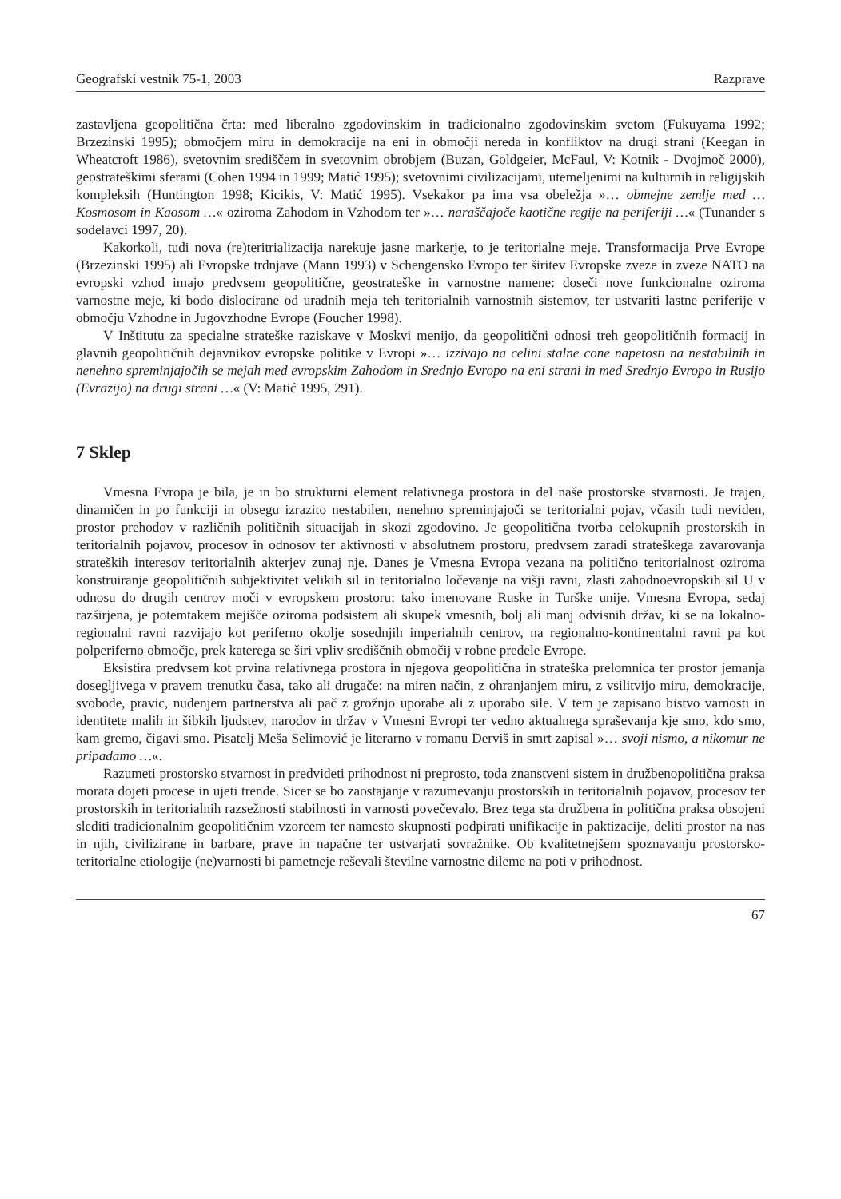Geografski vestnik 75-1, 2003 Razprave
zastavljena geopolitična črta: med liberalno zgodovinskim in tradicionalno zgodovinskim svetom (Fukuyama 1992; Brzezinski 1995); območjem miru in demokracije na eni in območji nereda in konfliktov na drugi strani (Keegan in Wheatcroft 1986), svetovnim središčem in svetovnim obrobjem (Buzan, Goldgeier, McFaul, V: Kotnik - Dvojmoč 2000), geostrateškimi sferami (Cohen 1994 in 1999; Matić 1995); svetovnimi civilizacijami, utemeljenimi na kulturnih in religijskih kompleksih (Huntington 1998; Kicikis, V: Matić 1995). Vsekakor pa ima vsa obeležja »… obmejne zemlje med … Kosmosom in Kaosom …« oziroma Zahodom in Vzhodom ter »… naraščajoče kaotične regije na periferiji …« (Tunander s sodelavci 1997, 20).
Kakorkoli, tudi nova (re)teritrializacija narekuje jasne markerje, to je teritorialne meje. Transformacija Prve Evrope (Brzezinski 1995) ali Evropske trdnjave (Mann 1993) v Schengensko Evropo ter širitev Evropske zveze in zveze NATO na evropski vzhod imajo predvsem geopolitične, geostrateške in varnostne namene: doseči nove funkcionalne oziroma varnostne meje, ki bodo dislocirane od uradnih meja teh teritorialnih varnostnih sistemov, ter ustvariti lastne periferije v območju Vzhodne in Jugovzhodne Evrope (Foucher 1998).
V Inštitutu za specialne strateške raziskave v Moskvi menijo, da geopolitični odnosi treh geopolitičnih formacij in glavnih geopolitičnih dejavnikov evropske politike v Evropi »… izzivajo na celini stalne cone napetosti na nestabilnih in nenehno spreminjajočih se mejah med evropskim Zahodom in Srednjo Evropo na eni strani in med Srednjo Evropo in Rusijo (Evrazijo) na drugi strani …« (V: Matić 1995, 291).
7 Sklep
Vmesna Evropa je bila, je in bo strukturni element relativnega prostora in del naše prostorske stvarnosti. Je trajen, dinamičen in po funkciji in obsegu izrazito nestabilen, nenehno spreminjajoči se teritorialni pojav, včasih tudi neviden, prostor prehodov v različnih političnih situacijah in skozi zgodovino. Je geopolitična tvorba celokupnih prostorskih in teritorialnih pojavov, procesov in odnosov ter aktivnosti v absolutnem prostoru, predvsem zaradi strateškega zavarovanja strateških interesov teritorialnih akterjev zunaj nje. Danes je Vmesna Evropa vezana na politično teritorialnost oziroma konstruiranje geopolitičnih subjektivitet velikih sil in teritorialno ločevanje na višji ravni, zlasti zahodnoevropskih sil U v odnosu do drugih centrov moči v evropskem prostoru: tako imenovane Ruske in Turške unije. Vmesna Evropa, sedaj razširjena, je potemtakem mejišče oziroma podsistem ali skupek vmesnih, bolj ali manj odvisnih držav, ki se na lokalno-regionalni ravni razvijajo kot periferno okolje sosednjih imperialnih centrov, na regionalno-kontinentalni ravni pa kot polperiferno območje, prek katerega se širi vpliv središčnih območij v robne predele Evrope.
Eksistira predvsem kot prvina relativnega prostora in njegova geopolitična in strateška prelomnica ter prostor jemanja dosegljivega v pravem trenutku časa, tako ali drugače: na miren način, z ohranjanjem miru, z vsilitvijo miru, demokracije, svobode, pravic, nudenjem partnerstva ali pač z grožnjo uporabe ali z uporabo sile. V tem je zapisano bistvo varnosti in identitete malih in šibkih ljudstev, narodov in držav v Vmesni Evropi ter vedno aktualnega spraševanja kje smo, kdo smo, kam gremo, čigavi smo. Pisatelj Meša Selimović je literarno v romanu Derviš in smrt zapisal »… svoji nismo, a nikomur ne pripadamo …«.
Razumeti prostorsko stvarnost in predvideti prihodnost ni preprosto, toda znanstveni sistem in družbenopolitična praksa morata dojeti procese in ujeti trende. Sicer se bo zaostajanje v razumevanju prostorskih in teritorialnih pojavov, procesov ter prostorskih in teritorialnih razsežnosti stabilnosti in varnosti povečevalo. Brez tega sta družbena in politična praksa obsojeni slediti tradicionalnim geopolitičnim vzorcem ter namesto skupnosti podpirati unifikacije in paktizacije, deliti prostor na nas in njih, civilizirane in barbare, prave in napačne ter ustvarjati sovražnike. Ob kvalitetnejšem spoznavanju prostorsko-teritorialne etiologije (ne)varnosti bi pametneje reševali številne varnostne dileme na poti v prihodnost.
67